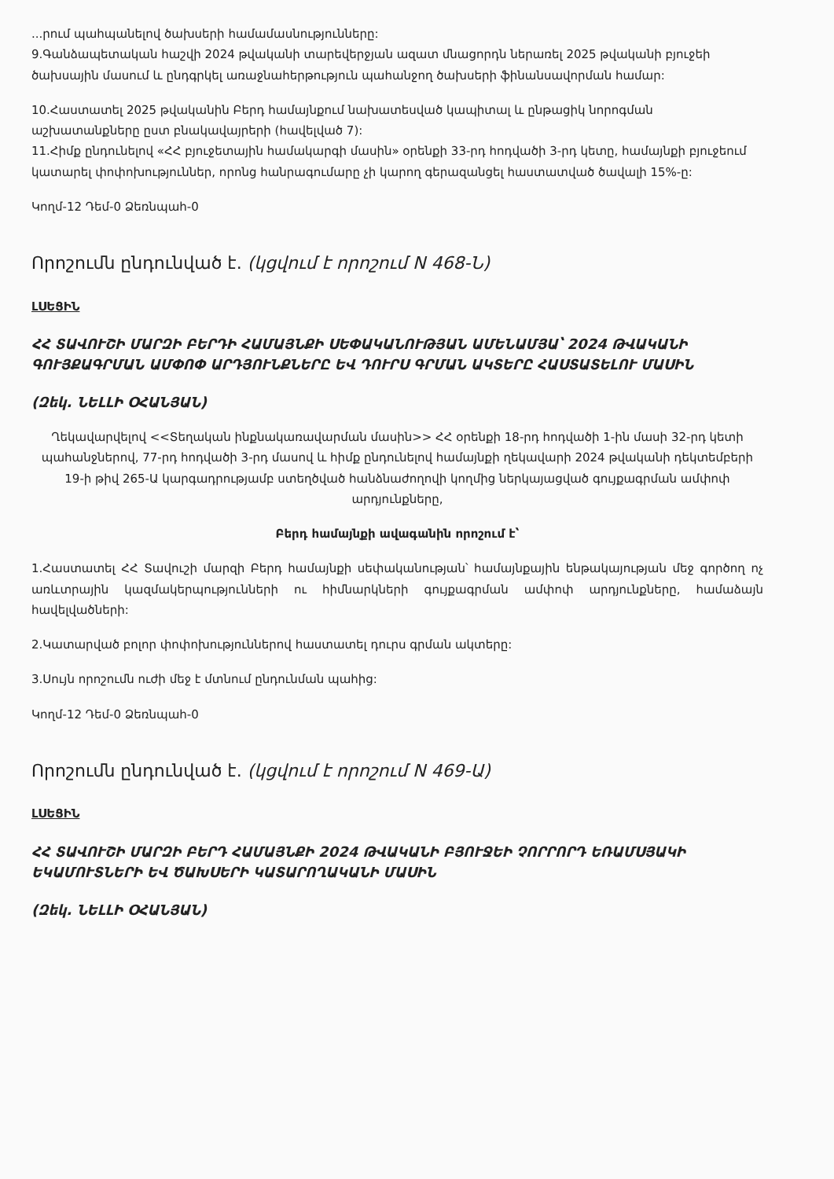...րում պահպանելով ծախսերի համամասնությունները:
9.Գանձապետական հաշվի 2024 թվականի տարեվերջյան ազատ մնացորդն ներառել 2025 թվականի բյուջեի ծախսային մասում և ընդգրկել առաջնահերթություն պահանջող ծախսերի ֆինանսավորման համար:
10.Հաստատել 2025 թվականին Բերդ համայնքում նախատեսված կապիտալ և ընթացիկ նորոգման աշխատանքները ըստ բնակավայրերի (հավելված 7):
11.Հիմք ընդունելով «ՀՀ բյուջետային համակարգի մասին» օրենքի 33-րդ հոդվածի 3-րդ կետը, համայնքի բյուջեում կատարել փոփոխություններ, որոնց հանրագումարը չի կարող գերազանցել հաստատված ծավալի 15%-ը:
Կողմ-12 Դեմ-0 Ձեռնպահ-0
Որոշումն ընդունված է. (կցվում է որոշում N 468-Ն)
ԼՍԵՑԻՆ
ՀՀ ՏԱՎՈՒՇԻ ՄԱՐԶԻ ԲԵՐԴԻ ՀԱՄԱՅՆՔԻ ՍԵՓԱԿԱՆՈՒԹՅԱՆ ԱՄԵՆԱՄՅԱ՝ 2024 ԹՎԱԿԱՆԻ ԳՈՒՅՔԱԳՐՄԱՆ ԱՄՓՈՓ ԱՐԴՅՈՒՆՔՆԵՐԸ ԵՎ ԴՈՒՐՍ ԳՐՄԱՆ ԱԿՏԵՐԸ ՀԱՍՏԱՏԵԼՈՒ ՄԱՍԻՆ
(Զեկ. ՆԵԼԼԻ ՕՀԱՆՅԱՆ)
Ղեկավարվելով <<Տեղական ինքնակառավարման մասին>> ՀՀ օրենքի 18-րդ հոդվածի 1-ին մասի 32-րդ կետի պահանջներով, 77-րդ հոդվածի 3-րդ մասով և հիմք ընդունելով համայնքի ղեկավարի 2024 թվականի դեկտեմբերի 19-ի թիվ 265-Ա կարգադրությամբ ստեղծված հանձնաժողովի կողմից ներկայացված գույքագրման ամփոփ արդյունքները,
Բերդ համայնքի ավագանին որոշում է՝
1.Հաստատել ՀՀ Տավուշի մարզի Բերդ համայնքի սեփականության՝ համայնքային ենթակայության մեջ գործող ոչ առևտրային կազմակերպությունների ու հիմնարկների գույքագրման ամփոփ արդյունքները, համաձայն հավելվածների:
2.Կատարված բոլոր փոփոխություններով հաստատել դուրս գրման ակտերը:
3.Սույն որոշումն ուժի մեջ է մտնում ընդունման պահից:
Կողմ-12 Դեմ-0 Ձեռնպահ-0
Որոշումն ընդունված է. (կցվում է որոշում N 469-Ա)
ԼՍԵՑԻՆ
ՀՀ ՏԱՎՈՒՇԻ ՄԱՐԶԻ ԲԵՐԴ ՀԱՄԱՅՆՔԻ 2024 ԹՎԱԿԱՆԻ ԲՅՈՒՋԵԻ ՉՈՐՐՈՐԴ ԵՌԱՄՍՅԱԿԻ ԵԿԱՄՈՒՏՆԵՐԻ ԵՎ ԾԱԽՍԵՐԻ ԿԱՏԱՐՈՂԱԿԱՆԻ ՄԱՍԻՆ
(Զեկ. ՆԵԼԼԻ ՕՀԱՆՅԱՆ)